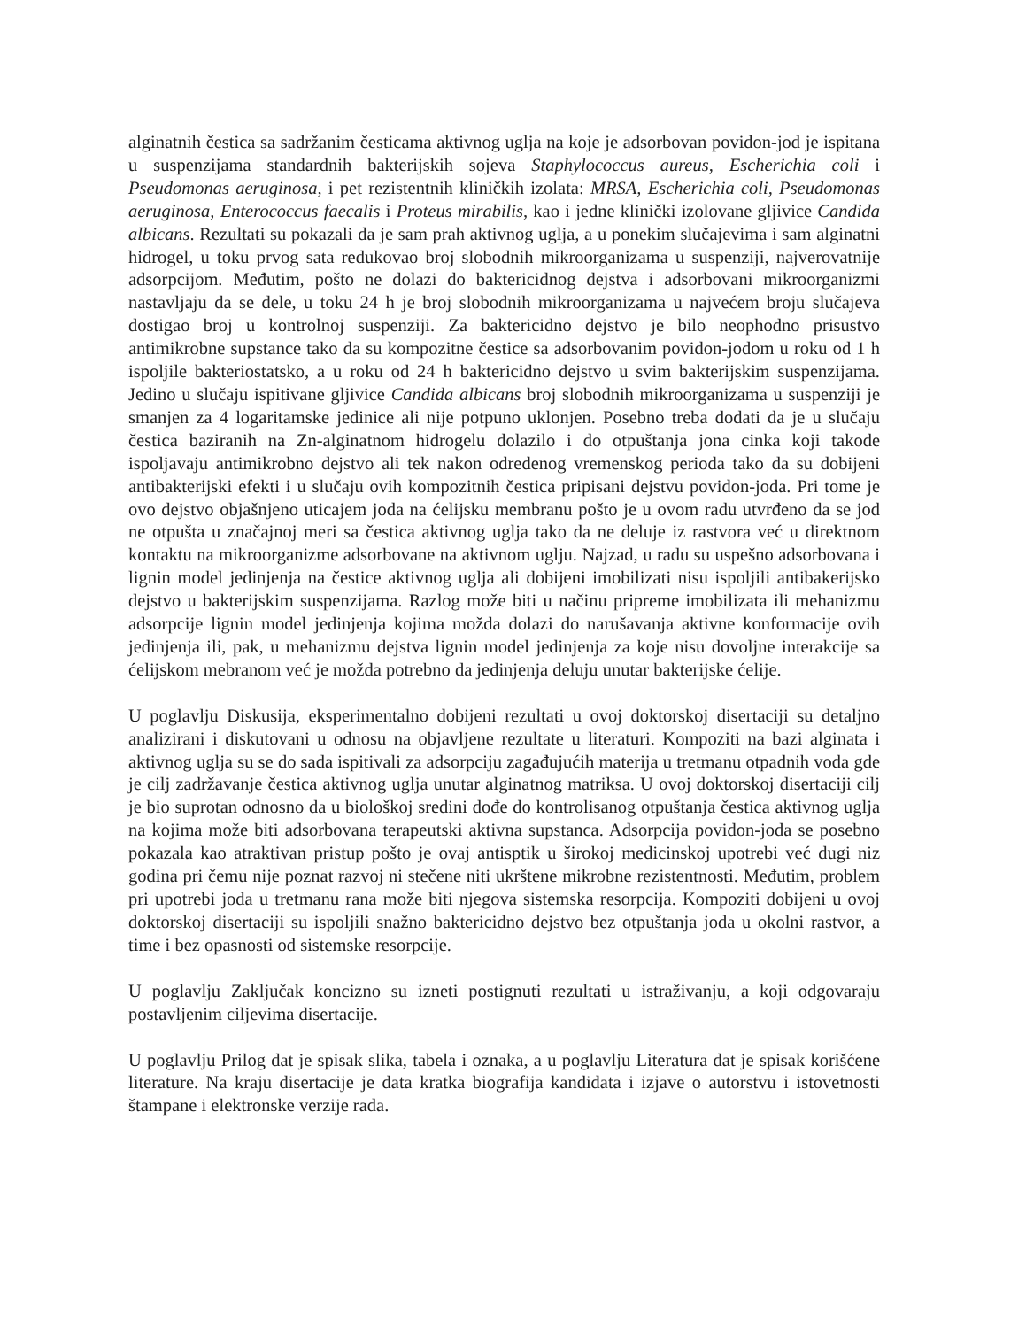alginatnih čestica sa sadržanim česticama aktivnog uglja na koje je adsorbovan povidon-jod je ispitana u suspenzijama standardnih bakterijskih sojeva Staphylococcus aureus, Escherichia coli i Pseudomonas aeruginosa, i pet rezistentnih kliničkih izolata: MRSA, Escherichia coli, Pseudomonas aeruginosa, Enterococcus faecalis i Proteus mirabilis, kao i jedne klinički izolovane gljivice Candida albicans. Rezultati su pokazali da je sam prah aktivnog uglja, a u ponekim slučajevima i sam alginatni hidrogel, u toku prvog sata redukovao broj slobodnih mikroorganizama u suspenziji, najverovatnije adsorpcijom. Međutim, pošto ne dolazi do baktericidnog dejstva i adsorbovani mikroorganizmi nastavljaju da se dele, u toku 24 h je broj slobodnih mikroorganizama u najvećem broju slučajeva dostigao broj u kontrolnoj suspenziji. Za baktericidno dejstvo je bilo neophodno prisustvo antimikrobne supstance tako da su kompozitne čestice sa adsorbovanim povidon-jodom u roku od 1 h ispoljile bakteriostatsko, a u roku od 24 h baktericidno dejstvo u svim bakterijskim suspenzijama. Jedino u slučaju ispitivane gljivice Candida albicans broj slobodnih mikroorganizama u suspenziji je smanjen za 4 logaritamske jedinice ali nije potpuno uklonjen. Posebno treba dodati da je u slučaju čestica baziranih na Zn-alginatnom hidrogelu dolazilo i do otpuštanja jona cinka koji takođe ispoljavaju antimikrobno dejstvo ali tek nakon određenog vremenskog perioda tako da su dobijeni antibakterijski efekti i u slučaju ovih kompozitnih čestica pripisani dejstvu povidon-joda. Pri tome je ovo dejstvo objašnjeno uticajem joda na ćelijsku membranu pošto je u ovom radu utvrđeno da se jod ne otpušta u značajnoj meri sa čestica aktivnog uglja tako da ne deluje iz rastvora već u direktnom kontaktu na mikroorganizme adsorbovane na aktivnom uglju. Najzad, u radu su uspešno adsorbovana i lignin model jedinjenja na čestice aktivnog uglja ali dobijeni imobilizati nisu ispoljili antibakerijsko dejstvo u bakterijskim suspenzijama. Razlog može biti u načinu pripreme imobilizata ili mehanizmu adsorpcije lignin model jedinjenja kojima možda dolazi do narušavanja aktivne konformacije ovih jedinjenja ili, pak, u mehanizmu dejstva lignin model jedinjenja za koje nisu dovoljne interakcije sa ćelijskom mebranom već je možda potrebno da jedinjenja deluju unutar bakterijske ćelije.
U poglavlju Diskusija, eksperimentalno dobijeni rezultati u ovoj doktorskoj disertaciji su detaljno analizirani i diskutovani u odnosu na objavljene rezultate u literaturi. Kompoziti na bazi alginata i aktivnog uglja su se do sada ispitivali za adsorpciju zagađujućih materija u tretmanu otpadnih voda gde je cilj zadržavanje čestica aktivnog uglja unutar alginatnog matriksa. U ovoj doktorskoj disertaciji cilj je bio suprotan odnosno da u biološkoj sredini dođe do kontrolisanog otpuštanja čestica aktivnog uglja na kojima može biti adsorbovana terapeutski aktivna supstanca. Adsorpcija povidon-joda se posebno pokazala kao atraktivan pristup pošto je ovaj antisptik u širokoj medicinskoj upotrebi već dugi niz godina pri čemu nije poznat razvoj ni stečene niti ukrštene mikrobne rezistentnosti. Međutim, problem pri upotrebi joda u tretmanu rana može biti njegova sistemska resorpcija. Kompoziti dobijeni u ovoj doktorskoj disertaciji su ispoljili snažno baktericidno dejstvo bez otpuštanja joda u okolni rastvor, a time i bez opasnosti od sistemske resorpcije.
U poglavlju Zaključak koncizno su izneti postignuti rezultati u istraživanju, a koji odgovaraju postavljenim ciljevima disertacije.
U poglavlju Prilog dat je spisak slika, tabela i oznaka, a u poglavlju Literatura dat je spisak korišćene literature. Na kraju disertacije je data kratka biografija kandidata i izjave o autorstvu i istovetnosti štampane i elektronske verzije rada.